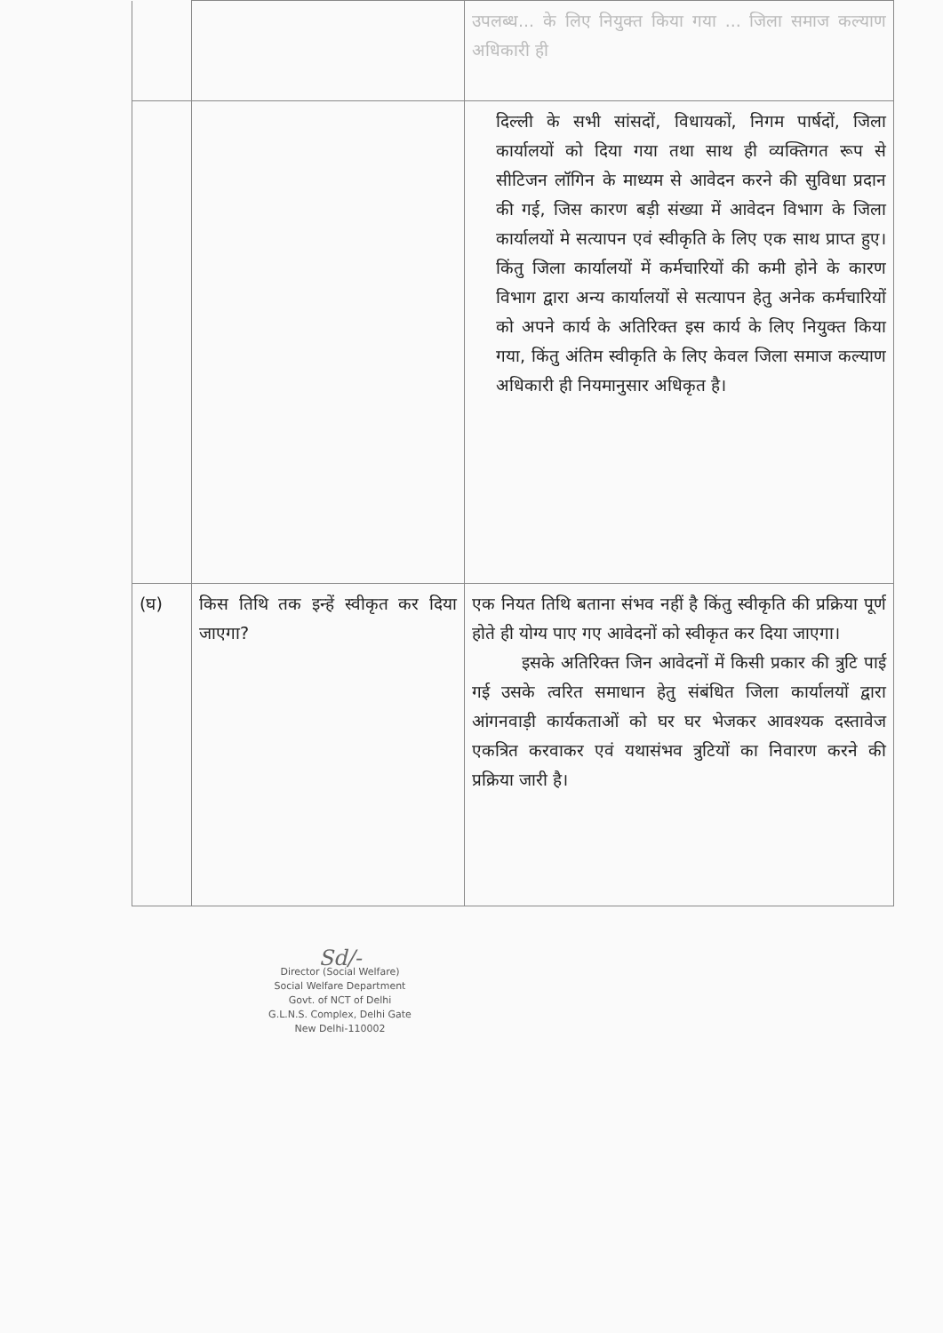| | | उपलब्ध... के लिए नियुक्त किया गया ... जिला समाज कल्याण अधिकारी ही |
| | | दिल्ली के सभी सांसदों, विधायकों, निगम पार्षदों, जिला कार्यालयों को दिया गया तथा साथ ही व्यक्तिगत रूप से सीटिजन लॉगिन के माध्यम से आवेदन करने की सुविधा प्रदान की गई, जिस कारण बड़ी संख्या में आवेदन विभाग के जिला कार्यालयों मे सत्यापन एवं स्वीकृति के लिए एक साथ प्राप्त हुए। किंतु जिला कार्यालयों में कर्मचारियों की कमी होने के कारण विभाग द्वारा अन्य कार्यालयों से सत्यापन हेतु अनेक कर्मचारियों को अपने कार्य के अतिरिक्त इस कार्य के लिए नियुक्त किया गया, किंतु अंतिम स्वीकृति के लिए केवल जिला समाज कल्याण अधिकारी ही नियमानुसार अधिकृत है। |
| (घ) | किस तिथि तक इन्हें स्वीकृत कर दिया जाएगा? | एक नियत तिथि बताना संभव नहीं है किंतु स्वीकृति की प्रक्रिया पूर्ण होते ही योग्य पाए गए आवेदनों को स्वीकृत कर दिया जाएगा। इसके अतिरिक्त जिन आवेदनों में किसी प्रकार की त्रुटि पाई गई उसके त्वरित समाधान हेतु संबंधित जिला कार्यालयों द्वारा आंगनवाड़ी कार्यकताओं को घर घर भेजकर आवश्यक दस्तावेज एकत्रित करवाकर एवं यथासंभव त्रुटियों का निवारण करने की प्रक्रिया जारी है। |
Sd/-
Director (Social Welfare)
Social Welfare Department
Govt. of NCT of Delhi
G.L.N.S. Complex, Delhi Gate
New Delhi-110002